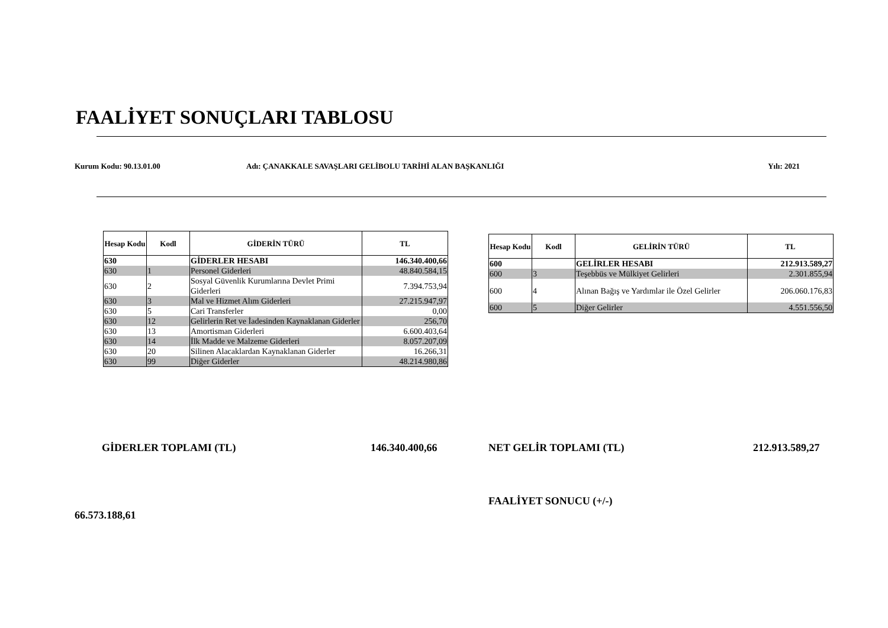FAALİYET SONUÇLARI TABLOSU
Kurum Kodu: 90.13.01.00 Adı: ÇANAKKALE SAVAŞLARI GELİBOLU TARİHİ ALAN BAŞKANLIĞI Yılı: 2021
| Hesap Kodu | Kodl | GİDERİN TÜRÜ | TL |
| --- | --- | --- | --- |
| 630 | | GİDERLER HESABI | 146.340.400,66 |
| 630 | 1 | Personel Giderleri | 48.840.584,15 |
| 630 | 2 | Sosyal Güvenlik Kurumlarına Devlet Primi Giderleri | 7.394.753,94 |
| 630 | 3 | Mal ve Hizmet Alım Giderleri | 27.215.947,97 |
| 630 | 5 | Cari Transferler | 0,00 |
| 630 | 12 | Gelirlerin Ret ve İadesinden Kaynaklanan Giderler | 256,70 |
| 630 | 13 | Amortisman Giderleri | 6.600.403,64 |
| 630 | 14 | İlk Madde ve Malzeme Giderleri | 8.057.207,09 |
| 630 | 20 | Silinen Alacaklardan Kaynaklanan Giderler | 16.266,31 |
| 630 | 99 | Diğer Giderler | 48.214.980,86 |
| Hesap Kodu | Kodl | GELİRİN TÜRÜ | TL |
| --- | --- | --- | --- |
| 600 | | GELİRLER HESABI | 212.913.589,27 |
| 600 | 3 | Teşebbüs ve Mülkiyet Gelirleri | 2.301.855,94 |
| 600 | 4 | Alınan Bağış ve Yardımlar ile Özel Gelirler | 206.060.176,83 |
| 600 | 5 | Diğer Gelirler | 4.551.556,50 |
GİDERLER TOPLAMI (TL) 146.340.400,66 NET GELİR TOPLAMI (TL) 212.913.589,27
FAALİYET SONUCU (+/-)
66.573.188,61